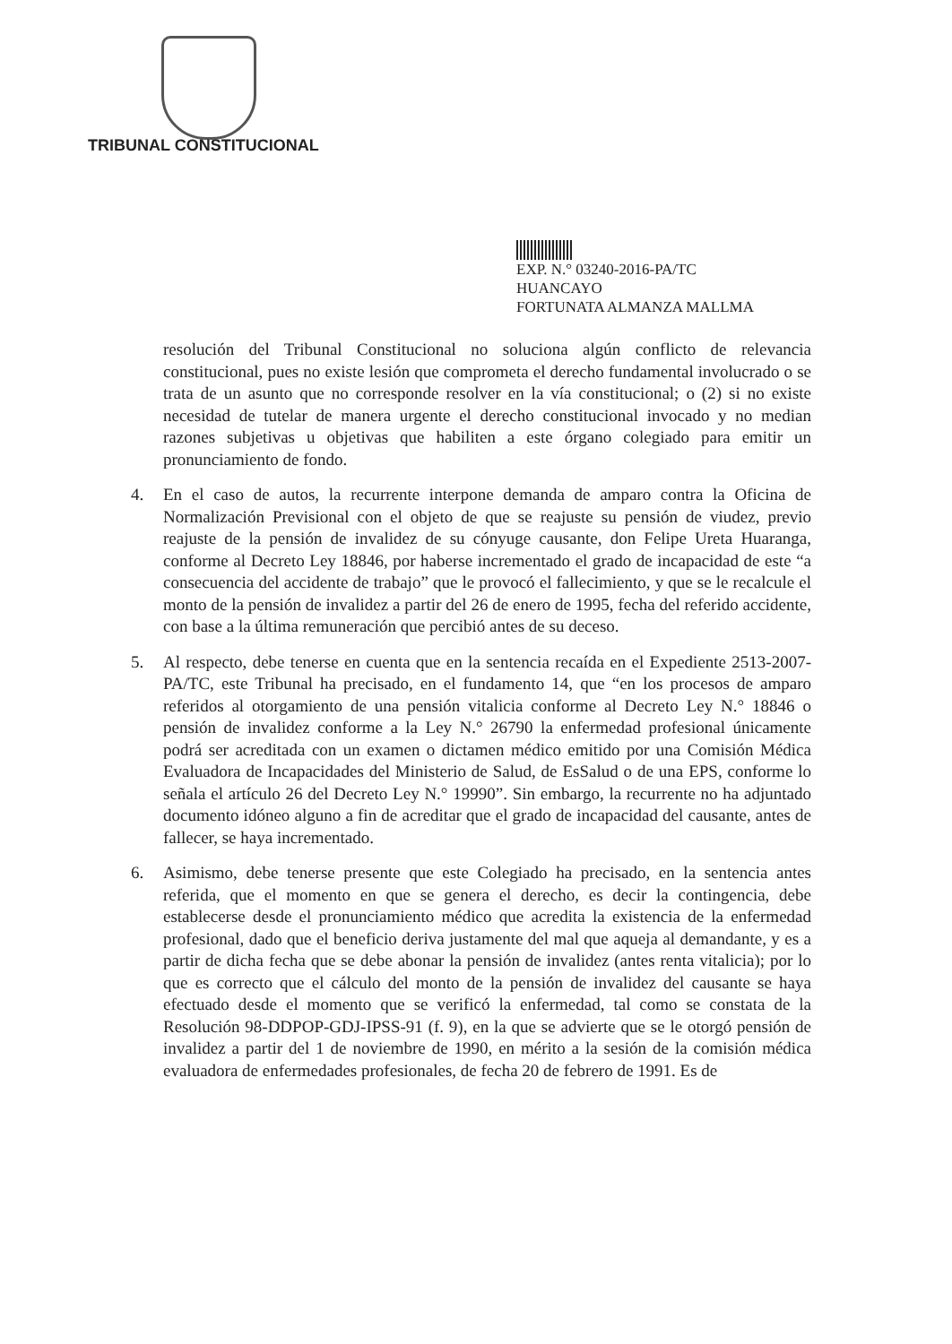TRIBUNAL CONSTITUCIONAL
EXP. N.° 03240-2016-PA/TC
HUANCAYO
FORTUNATA ALMANZA MALLMA
resolución del Tribunal Constitucional no soluciona algún conflicto de relevancia constitucional, pues no existe lesión que comprometa el derecho fundamental involucrado o se trata de un asunto que no corresponde resolver en la vía constitucional; o (2) si no existe necesidad de tutelar de manera urgente el derecho constitucional invocado y no median razones subjetivas u objetivas que habiliten a este órgano colegiado para emitir un pronunciamiento de fondo.
4. En el caso de autos, la recurrente interpone demanda de amparo contra la Oficina de Normalización Previsional con el objeto de que se reajuste su pensión de viudez, previo reajuste de la pensión de invalidez de su cónyuge causante, don Felipe Ureta Huaranga, conforme al Decreto Ley 18846, por haberse incrementado el grado de incapacidad de este “a consecuencia del accidente de trabajo” que le provocó el fallecimiento, y que se le recalcule el monto de la pensión de invalidez a partir del 26 de enero de 1995, fecha del referido accidente, con base a la última remuneración que percibió antes de su deceso.
5. Al respecto, debe tenerse en cuenta que en la sentencia recaída en el Expediente 2513-2007-PA/TC, este Tribunal ha precisado, en el fundamento 14, que “en los procesos de amparo referidos al otorgamiento de una pensión vitalicia conforme al Decreto Ley N.° 18846 o pensión de invalidez conforme a la Ley N.° 26790 la enfermedad profesional únicamente podrá ser acreditada con un examen o dictamen médico emitido por una Comisión Médica Evaluadora de Incapacidades del Ministerio de Salud, de EsSalud o de una EPS, conforme lo señala el artículo 26 del Decreto Ley N.° 19990”. Sin embargo, la recurrente no ha adjuntado documento idóneo alguno a fin de acreditar que el grado de incapacidad del causante, antes de fallecer, se haya incrementado.
6. Asimismo, debe tenerse presente que este Colegiado ha precisado, en la sentencia antes referida, que el momento en que se genera el derecho, es decir la contingencia, debe establecerse desde el pronunciamiento médico que acredita la existencia de la enfermedad profesional, dado que el beneficio deriva justamente del mal que aqueja al demandante, y es a partir de dicha fecha que se debe abonar la pensión de invalidez (antes renta vitalicia); por lo que es correcto que el cálculo del monto de la pensión de invalidez del causante se haya efectuado desde el momento que se verificó la enfermedad, tal como se constata de la Resolución 98-DDPOP-GDJ-IPSS-91 (f. 9), en la que se advierte que se le otorgó pensión de invalidez a partir del 1 de noviembre de 1990, en mérito a la sesión de la comisión médica evaluadora de enfermedades profesionales, de fecha 20 de febrero de 1991. Es de